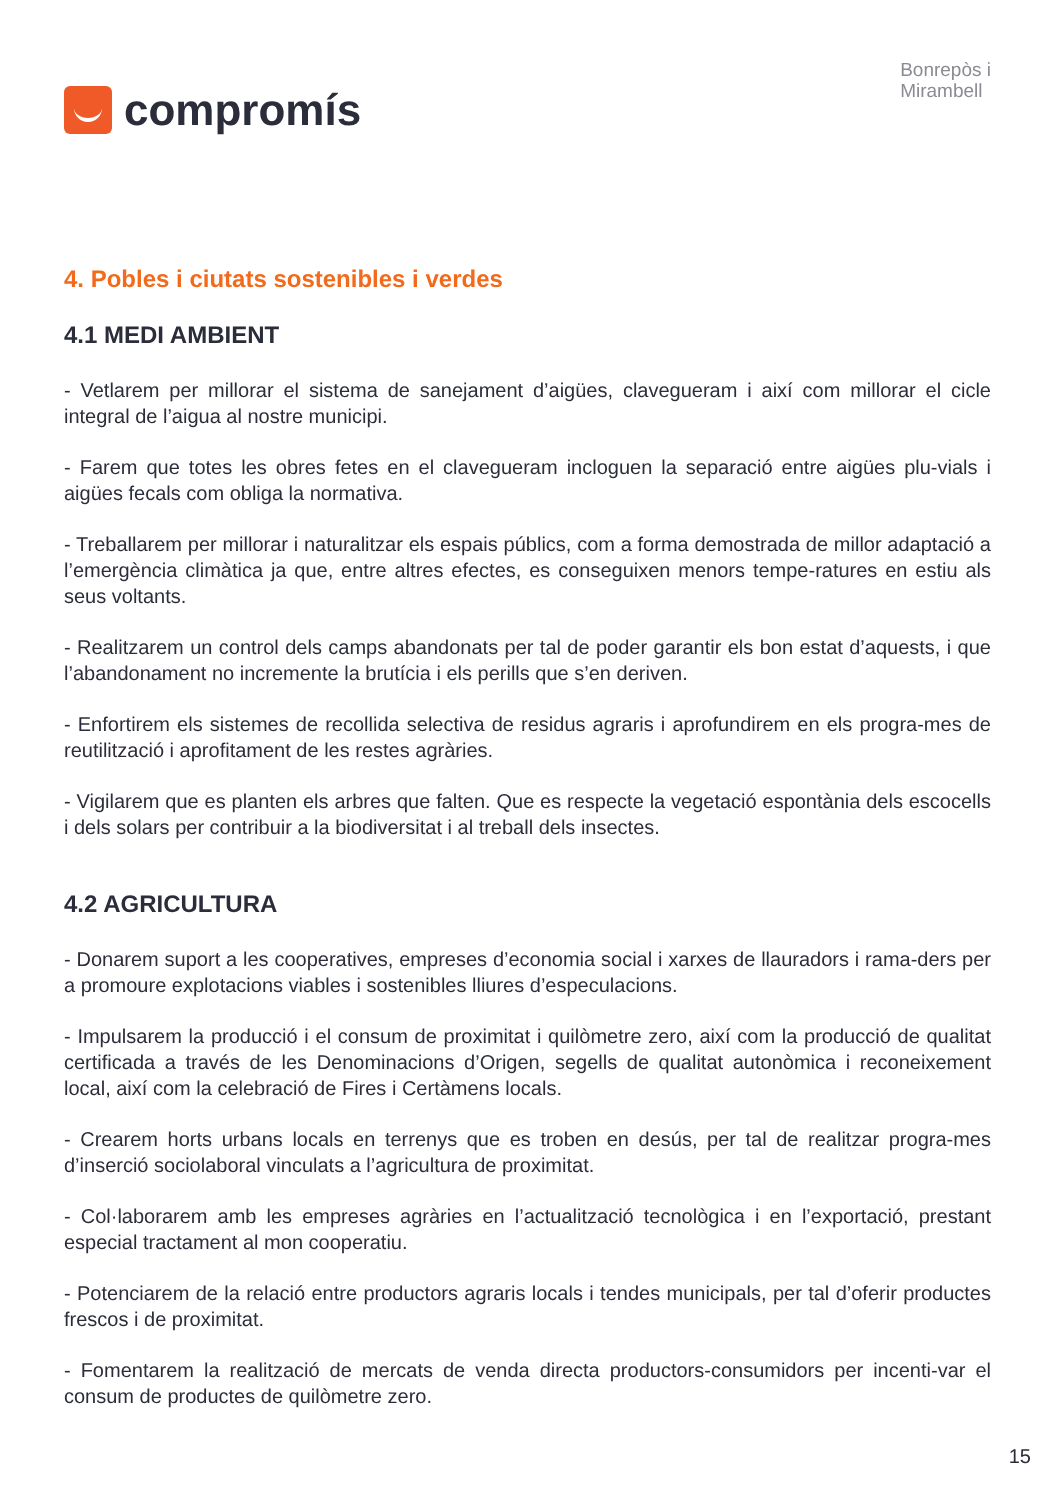compromís
Bonrepòs i
Mirambell
4. Pobles i ciutats sostenibles i verdes
4.1 MEDI AMBIENT
- Vetlarem per millorar el sistema de sanejament d’aigües, clavegueram i així com millorar el cicle integral de l’aigua al nostre municipi.
- Farem que totes les obres fetes en el clavegueram incloguen la separació entre aigües plu-vials i aigües fecals com obliga la normativa.
- Treballarem per millorar i naturalitzar els espais públics, com a forma demostrada de millor adaptació a l’emergència climàtica ja que, entre altres efectes, es conseguixen menors tempe-ratures en estiu als seus voltants.
- Realitzarem un control dels camps abandonats per tal de poder garantir els bon estat d’aquests, i que l’abandonament no incremente la brutícia i els perills que s’en deriven.
- Enfortirem els sistemes de recollida selectiva de residus agraris i aprofundirem en els progra-mes de reutilització i aprofitament de les restes agràries.
- Vigilarem que es planten els arbres que falten. Que es respecte la vegetació espontània dels escocells i dels solars per contribuir a la biodiversitat i al treball dels insectes.
4.2 AGRICULTURA
- Donarem suport a les cooperatives, empreses d’economia social i xarxes de llauradors i rama-ders per a promoure explotacions viables i sostenibles lliures d’especulacions.
- Impulsarem la producció i el consum de proximitat i quilòmetre zero, així com la producció de qualitat certificada a través de les Denominacions d’Origen, segells de qualitat autonòmica i reconeixement local, així com la celebració de Fires i Certàmens locals.
- Crearem horts urbans locals en terrenys que es troben en desús, per tal de realitzar progra-mes d’inserció sociolaboral vinculats a l’agricultura de proximitat.
- Col·laborarem amb les empreses agràries en l’actualització tecnològica i en l’exportació, prestant especial tractament al mon cooperatiu.
- Potenciarem de la relació entre productors agraris locals i tendes municipals, per tal d’oferir productes frescos i de proximitat.
- Fomentarem la realització de mercats de venda directa productors-consumidors per incenti-var el consum de productes de quilòmetre zero.
15